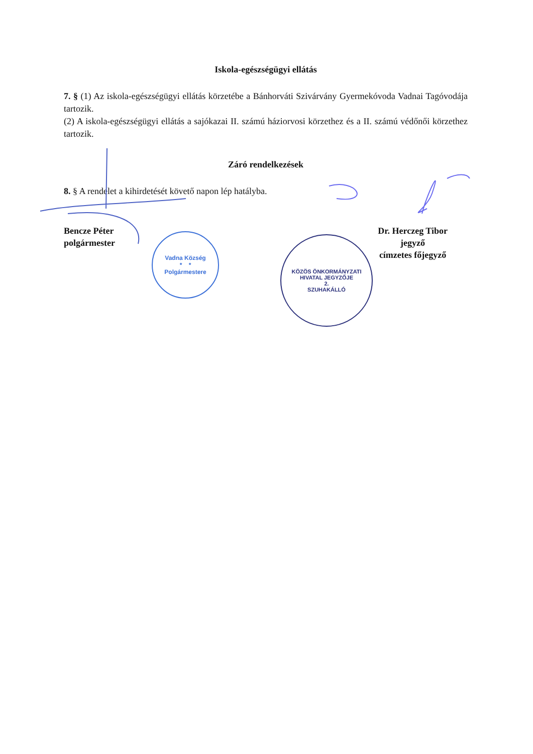Iskola-egészségügyi ellátás
7. § (1) Az iskola-egészségügyi ellátás körzetébe a Bánhorváti Szivárvány Gyermekóvoda Vadnai Tagóvodája tartozik.
(2) A iskola-egészségügyi ellátás a sajókazai II. számú háziorvosi körzethez és a II. számú védőnői körzethez tartozik.
Záró rendelkezések
8. § A rendelet a kihirdetését követő napon lép hatályba.
Bencze Péter
polgármester
Dr. Herczeg Tibor
jegyző
címzetes főjegyző
Vadna Község
* *
Polgármestere
KÖZÖS ÖNKORMÁNYZATI HIVATAL JEGYZŐJE
2.
SZUHAKÁLLÓ